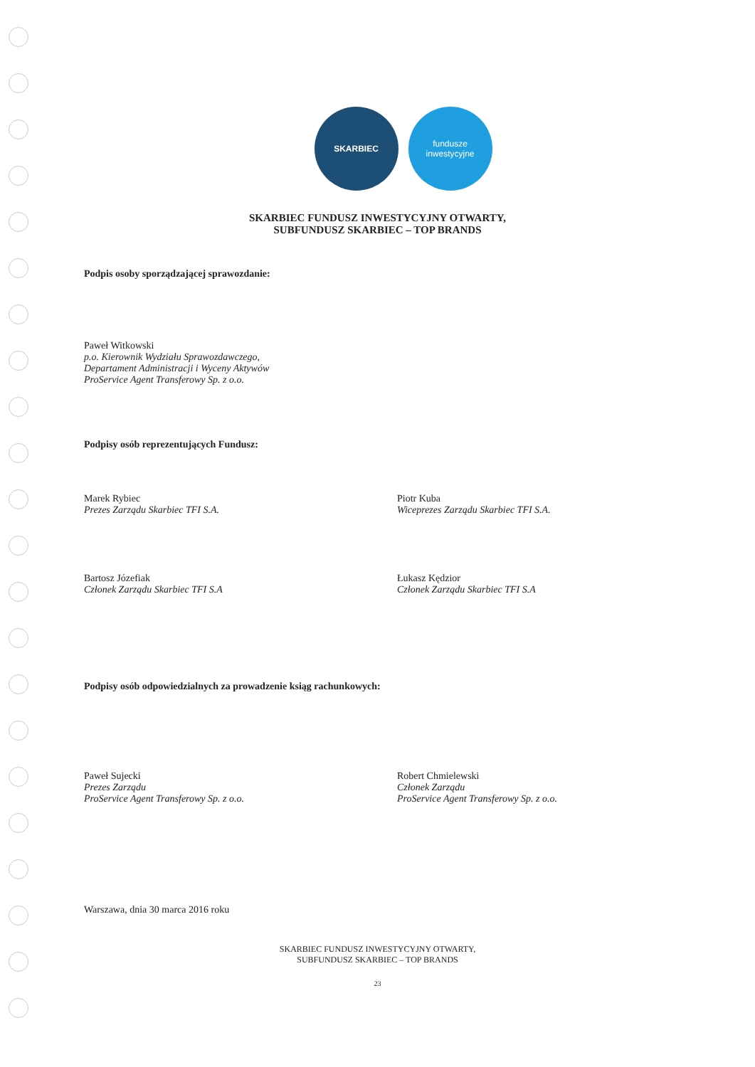SKARBIEC fundusze
inwestycyjne
SKARBIEC FUNDUSZ INWESTYCYJNY OTWARTY,
SUBFUNDUSZ SKARBIEC – TOP BRANDS
Podpis osoby sporządzającej sprawozdanie:
Paweł Witkowski
p.o. Kierownik Wydziału Sprawozdawczego,
Departament Administracji i Wyceny Aktywów
ProService Agent Transferowy Sp. z o.o.
Podpisy osób reprezentujących Fundusz:
Marek Rybiec
Prezes Zarządu Skarbiec TFI S.A.
Piotr Kuba
Wiceprezes Zarządu Skarbiec TFI S.A.
Bartosz Józefiak
Członek Zarządu Skarbiec TFI S.A
Łukasz Kędzior
Członek Zarządu Skarbiec TFI S.A
Podpisy osób odpowiedzialnych za prowadzenie ksiąg rachunkowych:
Paweł Sujecki
Prezes Zarządu
ProService Agent Transferowy Sp. z o.o.
Robert Chmielewski
Członek Zarządu
ProService Agent Transferowy Sp. z o.o.
Warszawa, dnia 30 marca 2016 roku
SKARBIEC FUNDUSZ INWESTYCYJNY OTWARTY,
SUBFUNDUSZ SKARBIEC – TOP BRANDS
23